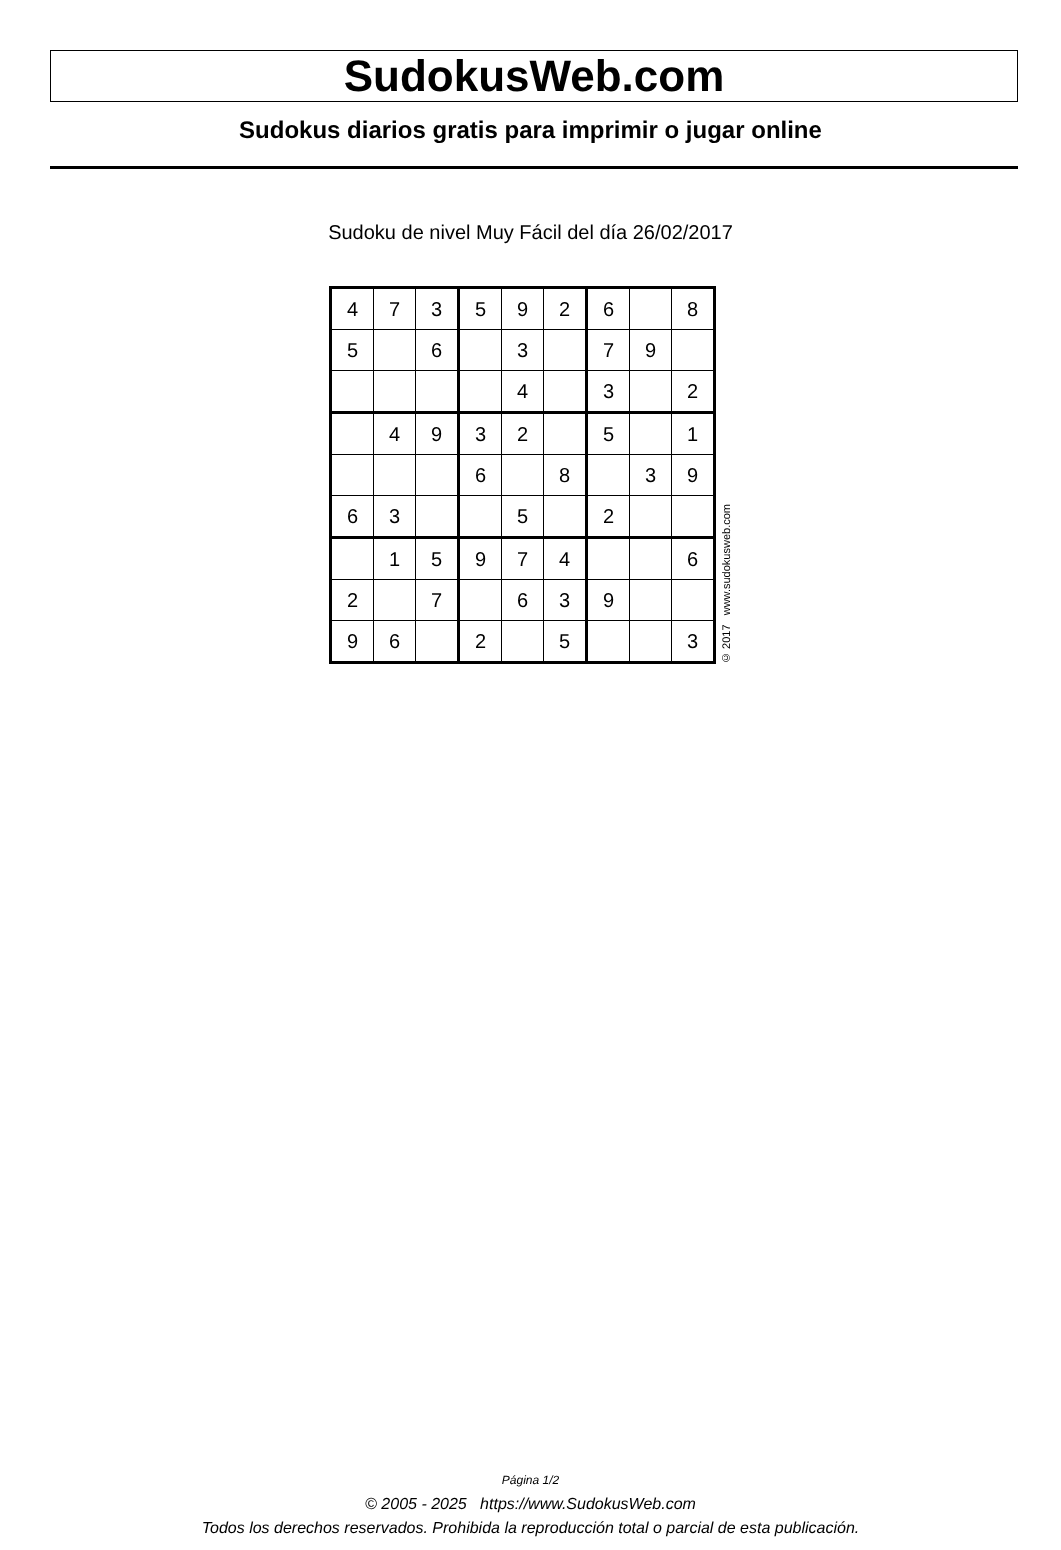SudokusWeb.com
Sudokus diarios gratis para imprimir o jugar online
Sudoku de nivel Muy Fácil del día 26/02/2017
| 4 | 7 | 3 | 5 | 9 | 2 | 6 | | 8 |
| 5 | | 6 | | 3 | | 7 | 9 | |
| | | | | 4 | | 3 | | 2 |
| | 4 | 9 | 3 | 2 | | 5 | | 1 |
| | | | 6 | | 8 | | 3 | 9 |
| 6 | 3 | | | 5 | | 2 | | |
| | 1 | 5 | 9 | 7 | 4 | | | 6 |
| 2 | | 7 | | 6 | 3 | 9 | | |
| 9 | 6 | | 2 | | 5 | | | 3 |
© 2017 www.sudokusweb.com
Página 1/2
© 2005 - 2025 https://www.SudokusWeb.com
Todos los derechos reservados. Prohibida la reproducción total o parcial de esta publicación.